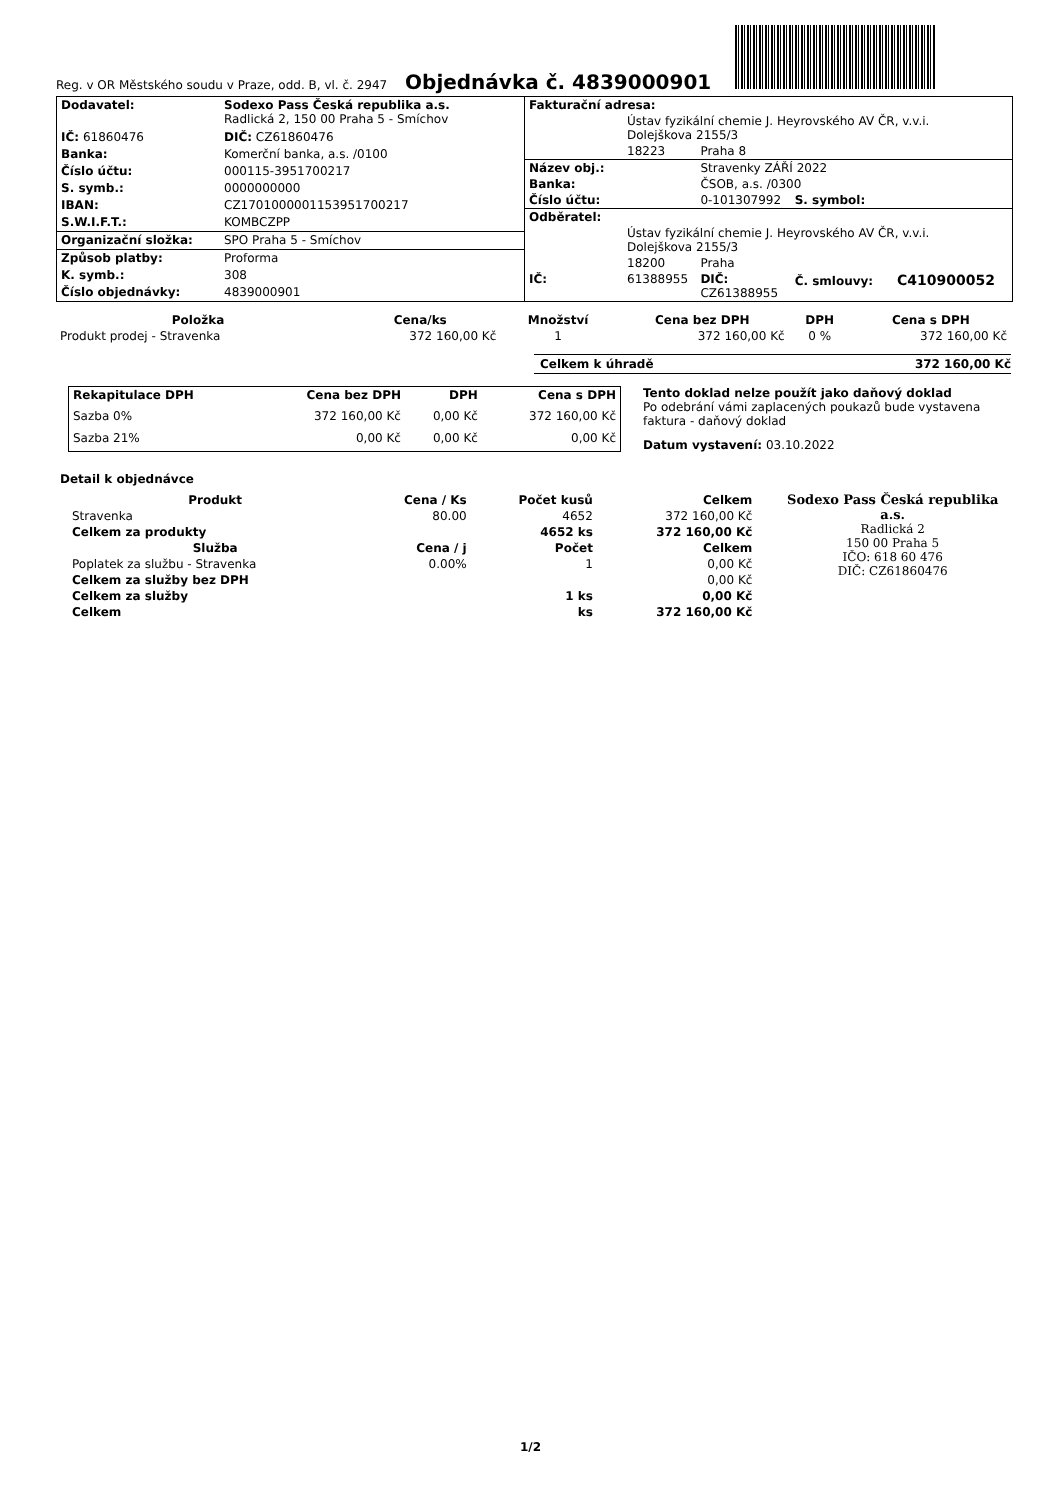Reg. v OR Městského soudu v Praze, odd. B, vl. č. 2947 Objednávka č. 4839000901
| Dodavatel: | Sodexo Pass Česká republika a.s. Radlická 2, 150 00 Praha 5 - Smíchov |
| IČ: 61860476 | DIČ: CZ61860476 |
| Banka: | Komerční banka, a.s. /0100 |
| Číslo účtu: | 000115-3951700217 |
| S. symb.: | 0000000000 |
| IBAN: | CZ1701000001153951700217 |
| S.W.I.F.T.: | KOMBCZPP |
| Organizační složka: | SPO Praha 5 - Smíchov |
| Způsob platby: | Proforma |
| K. symb.: | 308 |
| Číslo objednávky: | 4839000901 |
| Fakturační adresa: | | | |
| | Ústav fyzikální chemie J. Heyrovského AV ČR, v.v.i. Dolejškova 2155/3 | | |
| | 18223 | Praha 8 | |
| Název obj.: | | Stravenky ZÁŘÍ 2022 | |
| Banka: | | ČSOB, a.s. /0300 | |
| Číslo účtu: | | 0-101307992 | S. symbol: |
| Odběratel: | | | |
| | Ústav fyzikální chemie J. Heyrovského AV ČR, v.v.i. Dolejškova 2155/3 | | |
| | 18200 | Praha | |
| IČ: | 61388955 | DIČ: CZ61388955 | Č. smlouvy: C410900052 |
| Položka | Cena/ks | Množství | Cena bez DPH | DPH | Cena s DPH |
| --- | --- | --- | --- | --- | --- |
| Produkt prodej - Stravenka | 372 160,00 Kč | 1 | 372 160,00 Kč | 0 % | 372 160,00 Kč |
Celkem k úhradě 372 160,00 Kč
| Rekapitulace DPH | Cena bez DPH | DPH | Cena s DPH |
| --- | --- | --- | --- |
| Sazba 0% | 372 160,00 Kč | 0,00 Kč | 372 160,00 Kč |
| Sazba 21% | 0,00 Kč | 0,00 Kč | 0,00 Kč |
Tento doklad nelze použít jako daňový doklad
Po odebrání vámi zaplacených poukazů bude vystavena faktura - daňový doklad
Datum vystavení: 03.10.2022
Detail k objednávce
| Produkt | Cena / Ks | Počet kusů | Celkem |
| --- | --- | --- | --- |
| Stravenka | 80.00 | 4652 | 372 160,00 Kč |
| Celkem za produkty | | 4652 ks | 372 160,00 Kč |
| Služba | Cena / j | Počet | Celkem |
| Poplatek za službu - Stravenka | 0.00% | 1 | 0,00 Kč |
| Celkem za služby bez DPH | | | 0,00 Kč |
| Celkem za služby | | 1 ks | 0,00 Kč |
| Celkem | | ks | 372 160,00 Kč |
Sodexo Pass Česká republika a.s.
Radlická 2
150 00 Praha 5
IČO: 618 60 476
DIČ: CZ61860476
1/2